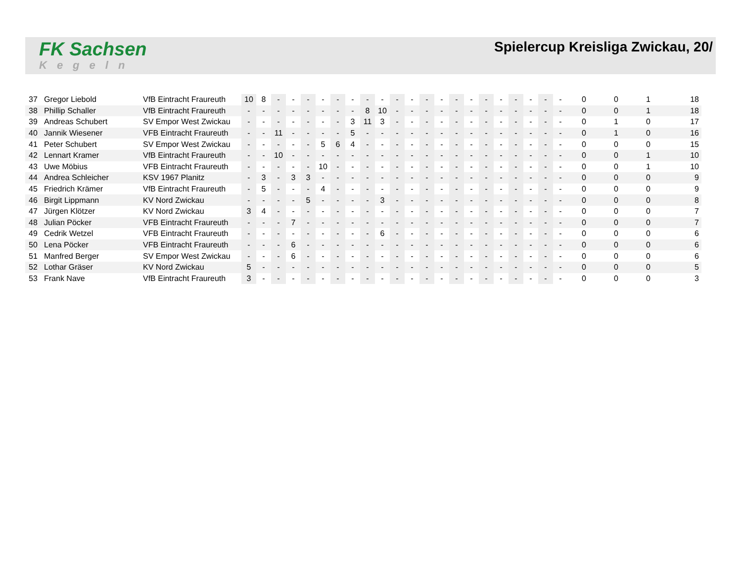FK Sachsen
Kegeln
Spielercup Kreisliga Zwickau, 20/
| 37 | Gregor Liebold | VfB Eintracht Fraureuth | 10 | 8 | - | - | - | - | - | - | - | - | - | - | - | - | - | - | - | - | - | - | - | - | 0 | 0 | 1 | 18 |
| 38 | Phillip Schaller | VfB Eintracht Fraureuth | - | - | - | - | - | - | - | - | 8 | 10 | - | - | - | - | - | - | - | - | - | - | - | - | 0 | 0 | 1 | 18 |
| 39 | Andreas Schubert | SV Empor West Zwickau | - | - | - | - | - | - | - | 3 | 11 | 3 | - | - | - | - | - | - | - | - | - | - | - | - | 0 | 1 | 0 | 17 |
| 40 | Jannik Wiesener | VFB Eintracht Fraureuth | - | - | 11 | - | - | - | - | 5 | - | - | - | - | - | - | - | - | - | - | - | - | - | - | 0 | 1 | 0 | 16 |
| 41 | Peter Schubert | SV Empor West Zwickau | - | - | - | - | - | 5 | 6 | 4 | - | - | - | - | - | - | - | - | - | - | - | - | - | - | 0 | 0 | 0 | 15 |
| 42 | Lennart Kramer | VfB Eintracht Fraureuth | - | - | 10 | - | - | - | - | - | - | - | - | - | - | - | - | - | - | - | - | - | - | - | 0 | 0 | 1 | 10 |
| 43 | Uwe Möbius | VFB Eintracht Fraureuth | - | - | - | - | - | 10 | - | - | - | - | - | - | - | - | - | - | - | - | - | - | - | - | 0 | 0 | 1 | 10 |
| 44 | Andrea Schleicher | KSV 1967 Planitz | - | 3 | - | 3 | 3 | - | - | - | - | - | - | - | - | - | - | - | - | - | - | - | - | - | 0 | 0 | 0 | 9 |
| 45 | Friedrich Krämer | VfB Eintracht Fraureuth | - | 5 | - | - | - | 4 | - | - | - | - | - | - | - | - | - | - | - | - | - | - | - | - | 0 | 0 | 0 | 9 |
| 46 | Birgit Lippmann | KV Nord Zwickau | - | - | - | - | 5 | - | - | - | - | 3 | - | - | - | - | - | - | - | - | - | - | - | - | 0 | 0 | 0 | 8 |
| 47 | Jürgen Klötzer | KV Nord Zwickau | 3 | 4 | - | - | - | - | - | - | - | - | - | - | - | - | - | - | - | - | - | - | - | - | 0 | 0 | 0 | 7 |
| 48 | Julian Pöcker | VFB Eintracht Fraureuth | - | - | - | 7 | - | - | - | - | - | - | - | - | - | - | - | - | - | - | - | - | - | - | 0 | 0 | 0 | 7 |
| 49 | Cedrik Wetzel | VFB Eintracht Fraureuth | - | - | - | - | - | - | - | - | - | 6 | - | - | - | - | - | - | - | - | - | - | - | - | 0 | 0 | 0 | 6 |
| 50 | Lena Pöcker | VFB Eintracht Fraureuth | - | - | - | 6 | - | - | - | - | - | - | - | - | - | - | - | - | - | - | - | - | - | - | 0 | 0 | 0 | 6 |
| 51 | Manfred Berger | SV Empor West Zwickau | - | - | - | 6 | - | - | - | - | - | - | - | - | - | - | - | - | - | - | - | - | - | - | 0 | 0 | 0 | 6 |
| 52 | Lothar Gräser | KV Nord Zwickau | 5 | - | - | - | - | - | - | - | - | - | - | - | - | - | - | - | - | - | - | - | - | - | 0 | 0 | 0 | 5 |
| 53 | Frank Nave | VfB Eintracht Fraureuth | 3 | - | - | - | - | - | - | - | - | - | - | - | - | - | - | - | - | - | - | - | - | - | 0 | 0 | 0 | 3 |